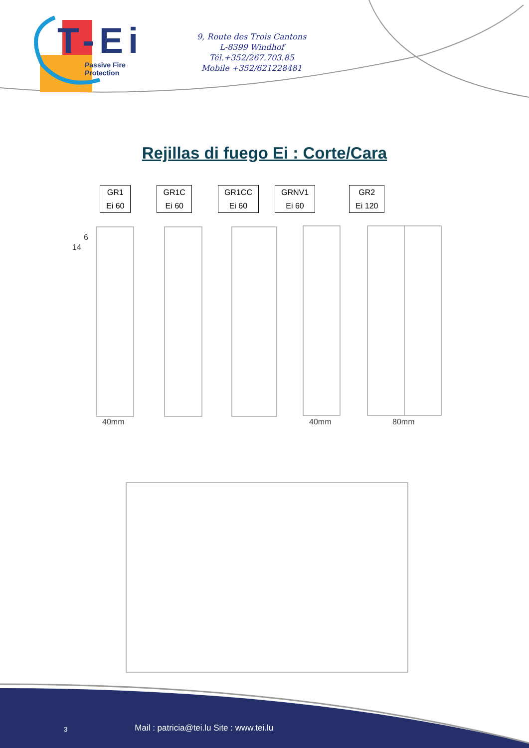T-Ei
Passive Fire Protection
9, Route des Trois Cantons
L-8399 Windhof
Tél.+352/267.703.85
Mobile +352/621228481
Rejillas di fuego Ei : Corte/Cara
GR1
Ei 60
GR1C
Ei 60
GR1CC
Ei 60
GRNV1
Ei 60
GR2
Ei 120
40mm 40mm 80mm
14
6
3 Mail : patricia@tei.lu Site : www.tei.lu